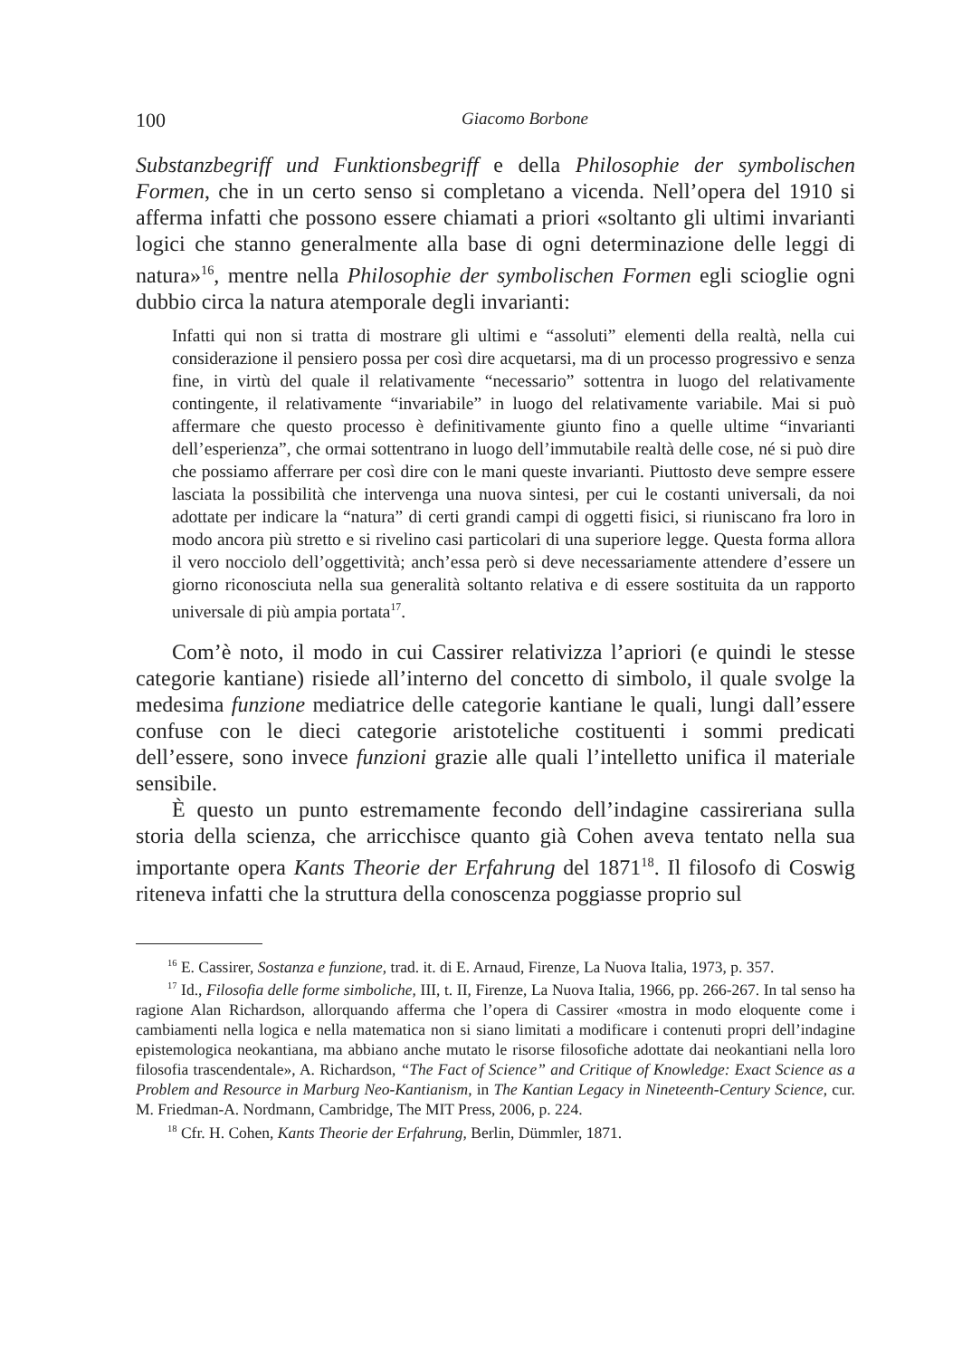100 Giacomo Borbone
Substanzbegriff und Funktionsbegriff e della Philosophie der symbolischen Formen, che in un certo senso si completano a vicenda. Nell’opera del 1910 si afferma infatti che possono essere chiamati a priori «soltanto gli ultimi invarianti logici che stanno generalmente alla base di ogni determinazione delle leggi di natura»<sup>16</sup>, mentre nella Philosophie der symbolischen Formen egli scioglie ogni dubbio circa la natura atemporale degli invarianti:
Infatti qui non si tratta di mostrare gli ultimi e “assoluti” elementi della realtà, nella cui considerazione il pensiero possa per così dire acquetarsi, ma di un processo progressivo e senza fine, in virtù del quale il relativamente “necessario” sottentra in luogo del relativamente contingente, il relativamente “invariabile” in luogo del relativamente variabile. Mai si può affermare che questo processo è definitivamente giunto fino a quelle ultime “invarianti dell’esperienza”, che ormai sottentrano in luogo dell’immutabile realtà delle cose, né si può dire che possiamo afferrare per così dire con le mani queste invarianti. Piuttosto deve sempre essere lasciata la possibilità che intervenga una nuova sintesi, per cui le costanti universali, da noi adottate per indicare la “natura” di certi grandi campi di oggetti fisici, si riuniscano fra loro in modo ancora più stretto e si rivelino casi particolari di una superiore legge. Questa forma allora il vero nocciolo dell’oggettività; anch’essa però si deve necessariamente attendere d’essere un giorno riconosciuta nella sua generalità soltanto relativa e di essere sostituita da un rapporto universale di più ampia portata<sup>17</sup>.
Com’è noto, il modo in cui Cassirer relativizza l’apriori (e quindi le stesse categorie kantiane) risiede all’interno del concetto di simbolo, il quale svolge la medesima funzione mediatrice delle categorie kantiane le quali, lungi dall’essere confuse con le dieci categorie aristoteliche costituenti i sommi predicati dell’essere, sono invece funzioni grazie alle quali l’intelletto unifica il materiale sensibile.
È questo un punto estremamente fecondo dell’indagine cassireriana sulla storia della scienza, che arricchisce quanto già Cohen aveva tentato nella sua importante opera Kants Theorie der Erfahrung del 1871<sup>18</sup>. Il filosofo di Coswig riteneva infatti che la struttura della conoscenza poggiasse proprio sul
<sup>16</sup> E. Cassirer, Sostanza e funzione, trad. it. di E. Arnaud, Firenze, La Nuova Italia, 1973, p. 357.
<sup>17</sup> Id., Filosofia delle forme simboliche, III, t. II, Firenze, La Nuova Italia, 1966, pp. 266-267. In tal senso ha ragione Alan Richardson, allorquando afferma che l’opera di Cassirer «mostra in modo eloquente come i cambiamenti nella logica e nella matematica non si siano limitati a modificare i contenuti propri dell’indagine epistemologica neokantiana, ma abbiano anche mutato le risorse filosofiche adottate dai neokantiani nella loro filosofia trascendentale», A. Richardson, “The Fact of Science” and Critique of Knowledge: Exact Science as a Problem and Resource in Marburg Neo-Kantianism, in The Kantian Legacy in Nineteenth-Century Science, cur. M. Friedman-A. Nordmann, Cambridge, The MIT Press, 2006, p. 224.
<sup>18</sup> Cfr. H. Cohen, Kants Theorie der Erfahrung, Berlin, Dümmler, 1871.